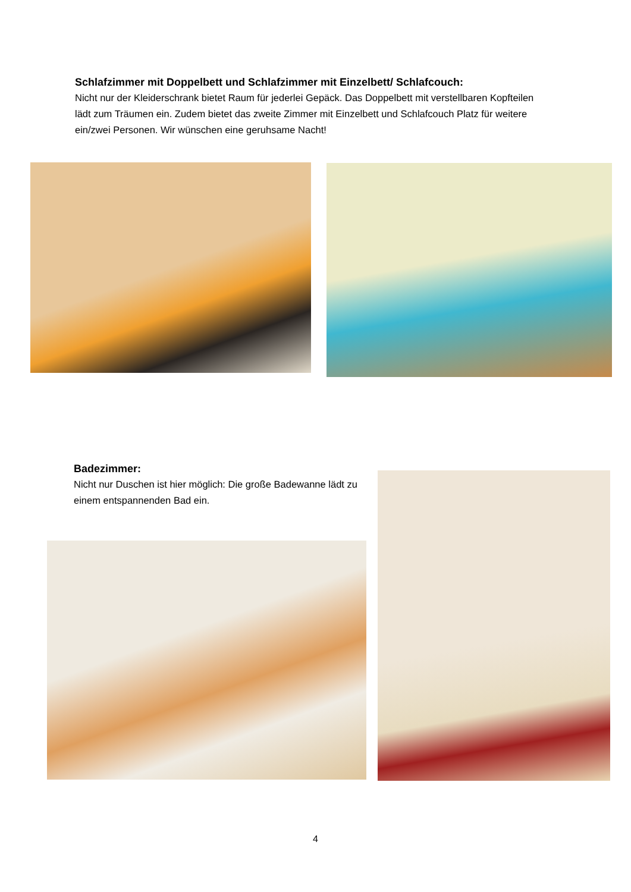Schlafzimmer mit Doppelbett und Schlafzimmer mit Einzelbett/ Schlafcouch:
Nicht nur der Kleiderschrank bietet Raum für jederlei Gepäck. Das Doppelbett mit verstellbaren Kopfteilen lädt zum Träumen ein. Zudem bietet das zweite Zimmer mit Einzelbett und Schlafcouch Platz für weitere ein/zwei Personen. Wir wünschen eine geruhsame Nacht!
Badezimmer:
Nicht nur Duschen ist hier möglich: Die große Badewanne lädt zu einem entspannenden Bad ein.
4